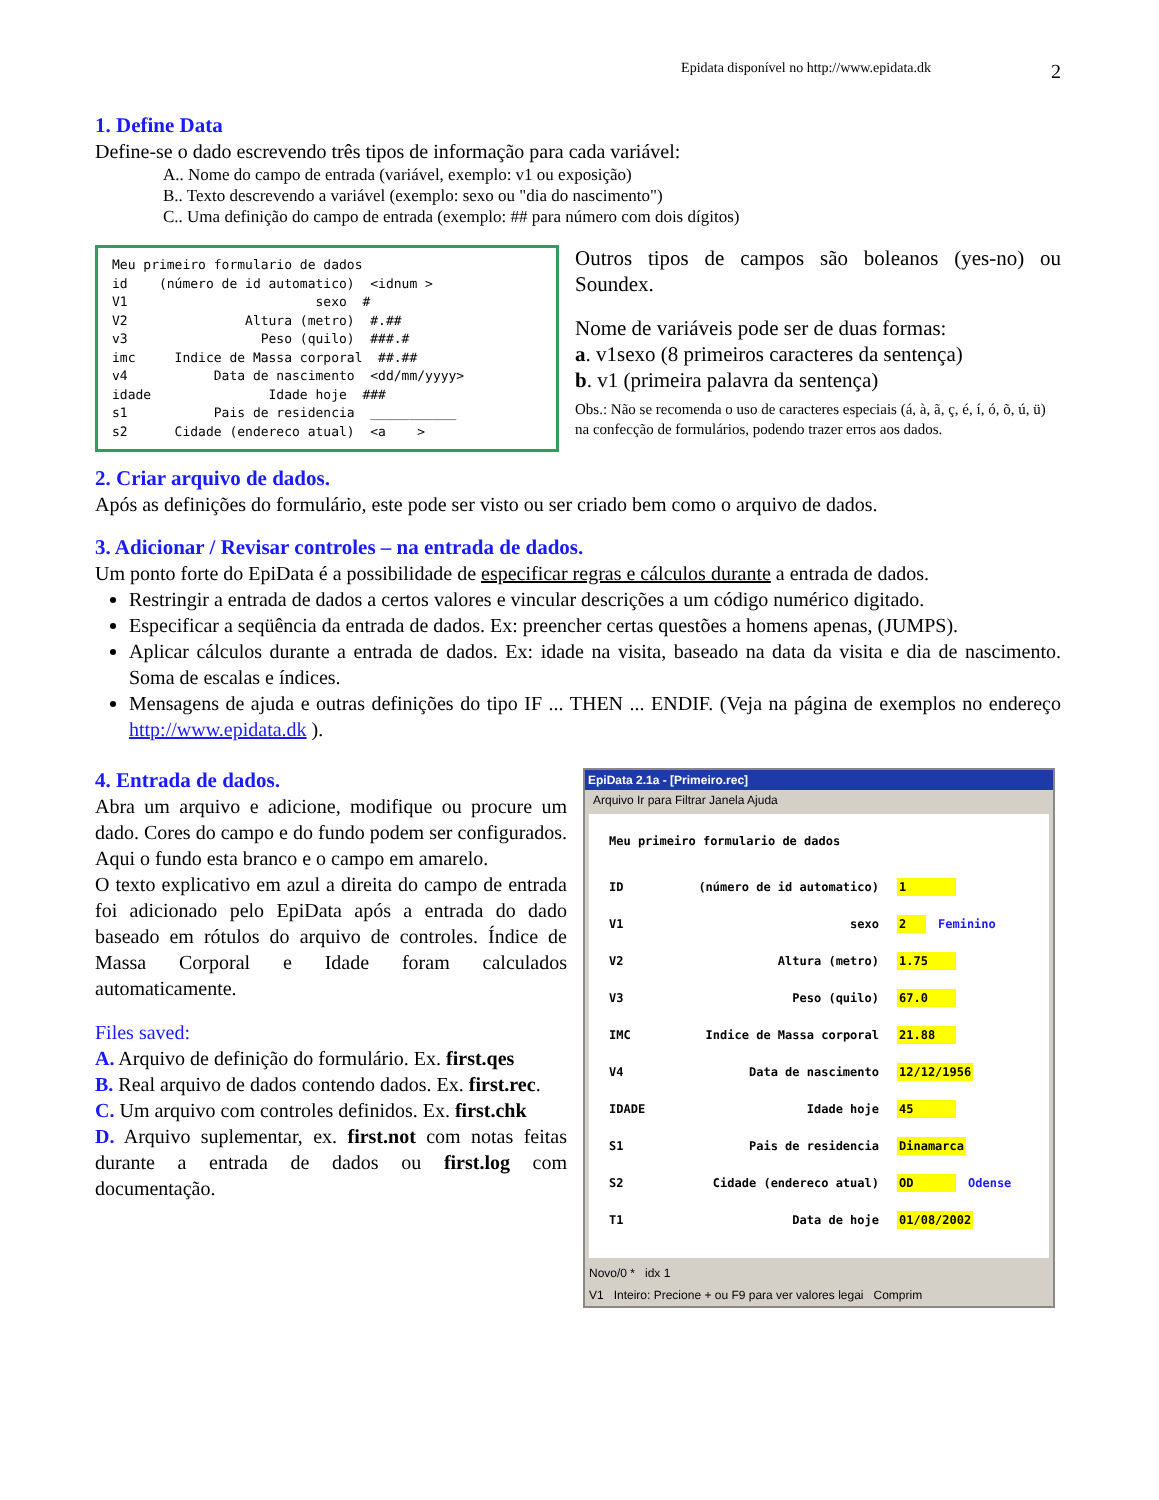Epidata disponível no http://www.epidata.dk 2
1. Define Data
Define-se o dado escrevendo três tipos de informação para cada variável:
A.. Nome do campo de entrada (variável, exemplo: v1 ou exposição)
B.. Texto descrevendo a variável (exemplo: sexo ou "dia do nascimento")
C.. Uma definição do campo de entrada (exemplo: ## para número com dois dígitos)
Meu primeiro formulario de dados id (número de id automatico) <idnum > V1 sexo # V2 Altura (metro) #.## v3 Peso (quilo) ###.# imc Indice de Massa corporal ##.## v4 Data de nascimento <dd/mm/yyyy> idade Idade hoje ### s1 Pais de residencia ___________ s2 Cidade (endereco atual) <a >
Outros tipos de campos são boleanos (yes-no) ou Soundex.
Nome de variáveis pode ser de duas formas:
a. v1sexo (8 primeiros caracteres da sentença)
b. v1 (primeira palavra da sentença)
Obs.: Não se recomenda o uso de caracteres especiais (á, à, ã, ç, é, í, ó, õ, ú, ü) na confecção de formulários, podendo trazer erros aos dados.
2. Criar arquivo de dados.
Após as definições do formulário, este pode ser visto ou ser criado bem como o arquivo de dados.
3. Adicionar / Revisar controles – na entrada de dados.
Um ponto forte do EpiData é a possibilidade de especificar regras e cálculos durante a entrada de dados.
Restringir a entrada de dados a certos valores e vincular descrições a um código numérico digitado.
Especificar a seqüência da entrada de dados. Ex: preencher certas questões a homens apenas, (JUMPS).
Aplicar cálculos durante a entrada de dados. Ex: idade na visita, baseado na data da visita e dia de nascimento. Soma de escalas e índices.
Mensagens de ajuda e outras definições do tipo IF ... THEN ... ENDIF. (Veja na página de exemplos no endereço http://www.epidata.dk ).
4. Entrada de dados.
Abra um arquivo e adicione, modifique ou procure um dado. Cores do campo e do fundo podem ser configurados. Aqui o fundo esta branco e o campo em amarelo.
O texto explicativo em azul a direita do campo de entrada foi adicionado pelo EpiData após a entrada do dado baseado em rótulos do arquivo de controles. Índice de Massa Corporal e Idade foram calculados automaticamente.
Files saved:
A. Arquivo de definição do formulário. Ex. first.qes
B. Real arquivo de dados contendo dados. Ex. first.rec.
C. Um arquivo com controles definidos. Ex. first.chk
D. Arquivo suplementar, ex. first.not com notas feitas durante a entrada de dados ou first.log com documentação.
EpiData 2.1a - [Primeiro.rec]
Arquivo Ir para Filtrar Janela Ajuda
Meu primeiro formulario de dados
ID (número de id automatico) 1
V1 sexo 2 Feminino
V2 Altura (metro) 1.75
V3 Peso (quilo) 67.0
IMC Indice de Massa corporal 21.88
V4 Data de nascimento 12/12/1956
IDADE Idade hoje 45
S1 Pais de residencia Dinamarca
S2 Cidade (endereco atual) OD Odense
T1 Data de hoje 01/08/2002
Novo/0 * idx 1
V1 Inteiro: Precione + ou F9 para ver valores legai Comprim